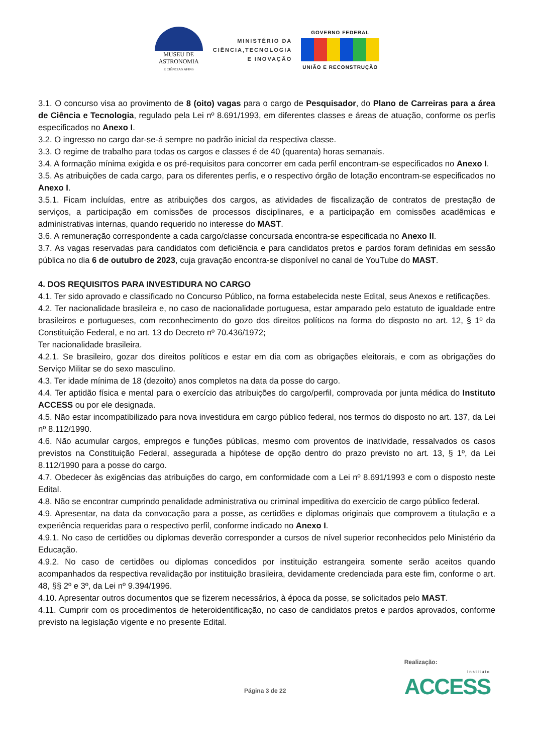MUSEU DE
ASTRONOMIA
E CIÊNCIAS AFINS
MINISTÉRIO DA
CIÊNCIA,TECNOLOGIA
E INOVAÇÃO
GOVERNO FEDERAL
UNIÃO E RECONSTRUÇÃO
3.1. O concurso visa ao provimento de 8 (oito) vagas para o cargo de Pesquisador, do Plano de Carreiras para a área de Ciência e Tecnologia, regulado pela Lei nº 8.691/1993, em diferentes classes e áreas de atuação, conforme os perfis especificados no Anexo I.
3.2. O ingresso no cargo dar-se-á sempre no padrão inicial da respectiva classe.
3.3. O regime de trabalho para todas os cargos e classes é de 40 (quarenta) horas semanais.
3.4. A formação mínima exigida e os pré-requisitos para concorrer em cada perfil encontram-se especificados no Anexo I.
3.5. As atribuições de cada cargo, para os diferentes perfis, e o respectivo órgão de lotação encontram-se especificados no Anexo I.
3.5.1. Ficam incluídas, entre as atribuições dos cargos, as atividades de fiscalização de contratos de prestação de serviços, a participação em comissões de processos disciplinares, e a participação em comissões acadêmicas e administrativas internas, quando requerido no interesse do MAST.
3.6. A remuneração correspondente a cada cargo/classe concursada encontra-se especificada no Anexo II.
3.7. As vagas reservadas para candidatos com deficiência e para candidatos pretos e pardos foram definidas em sessão pública no dia 6 de outubro de 2023, cuja gravação encontra-se disponível no canal de YouTube do MAST.
4. DOS REQUISITOS PARA INVESTIDURA NO CARGO
4.1. Ter sido aprovado e classificado no Concurso Público, na forma estabelecida neste Edital, seus Anexos e retificações.
4.2. Ter nacionalidade brasileira e, no caso de nacionalidade portuguesa, estar amparado pelo estatuto de igualdade entre brasileiros e portugueses, com reconhecimento do gozo dos direitos políticos na forma do disposto no art. 12, § 1º da Constituição Federal, e no art. 13 do Decreto nº 70.436/1972;
Ter nacionalidade brasileira.
4.2.1. Se brasileiro, gozar dos direitos políticos e estar em dia com as obrigações eleitorais, e com as obrigações do Serviço Militar se do sexo masculino.
4.3. Ter idade mínima de 18 (dezoito) anos completos na data da posse do cargo.
4.4. Ter aptidão física e mental para o exercício das atribuições do cargo/perfil, comprovada por junta médica do Instituto ACCESS ou por ele designada.
4.5. Não estar incompatibilizado para nova investidura em cargo público federal, nos termos do disposto no art. 137, da Lei nº 8.112/1990.
4.6. Não acumular cargos, empregos e funções públicas, mesmo com proventos de inatividade, ressalvados os casos previstos na Constituição Federal, assegurada a hipótese de opção dentro do prazo previsto no art. 13, § 1º, da Lei 8.112/1990 para a posse do cargo.
4.7. Obedecer às exigências das atribuições do cargo, em conformidade com a Lei nº 8.691/1993 e com o disposto neste Edital.
4.8. Não se encontrar cumprindo penalidade administrativa ou criminal impeditiva do exercício de cargo público federal.
4.9. Apresentar, na data da convocação para a posse, as certidões e diplomas originais que comprovem a titulação e a experiência requeridas para o respectivo perfil, conforme indicado no Anexo I.
4.9.1. No caso de certidões ou diplomas deverão corresponder a cursos de nível superior reconhecidos pelo Ministério da Educação.
4.9.2. No caso de certidões ou diplomas concedidos por instituição estrangeira somente serão aceitos quando acompanhados da respectiva revalidação por instituição brasileira, devidamente credenciada para este fim, conforme o art. 48, §§ 2º e 3º, da Lei nº 9.394/1996.
4.10. Apresentar outros documentos que se fizerem necessários, à época da posse, se solicitados pelo MAST.
4.11. Cumprir com os procedimentos de heteroidentificação, no caso de candidatos pretos e pardos aprovados, conforme previsto na legislação vigente e no presente Edital.
Página 3 de 22
Realização:
Instituto
ACCESS